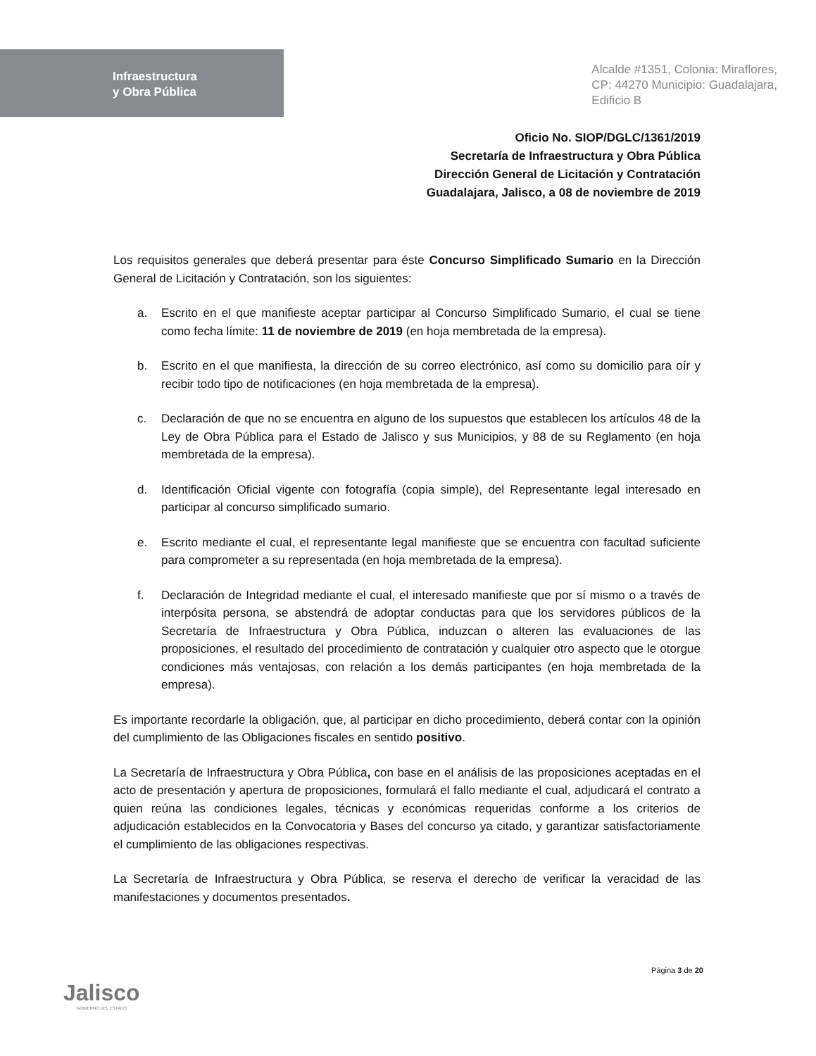Infraestructura
y Obra Pública
Alcalde #1351, Colonia: Miraflores,
CP: 44270 Municipio: Guadalajara,
Edificio B
Oficio No. SIOP/DGLC/1361/2019
Secretaría de Infraestructura y Obra Pública
Dirección General de Licitación y Contratación
Guadalajara, Jalisco, a 08 de noviembre de 2019
Los requisitos generales que deberá presentar para éste Concurso Simplificado Sumario en la Dirección General de Licitación y Contratación, son los siguientes:
a. Escrito en el que manifieste aceptar participar al Concurso Simplificado Sumario, el cual se tiene como fecha límite: 11 de noviembre de 2019 (en hoja membretada de la empresa).
b. Escrito en el que manifiesta, la dirección de su correo electrónico, así como su domicilio para oír y recibir todo tipo de notificaciones (en hoja membretada de la empresa).
c. Declaración de que no se encuentra en alguno de los supuestos que establecen los artículos 48 de la Ley de Obra Pública para el Estado de Jalisco y sus Municipios, y 88 de su Reglamento (en hoja membretada de la empresa).
d. Identificación Oficial vigente con fotografía (copia simple), del Representante legal interesado en participar al concurso simplificado sumario.
e. Escrito mediante el cual, el representante legal manifieste que se encuentra con facultad suficiente para comprometer a su representada (en hoja membretada de la empresa).
f. Declaración de Integridad mediante el cual, el interesado manifieste que por sí mismo o a través de interpósita persona, se abstendrá de adoptar conductas para que los servidores públicos de la Secretaría de Infraestructura y Obra Pública, induzcan o alteren las evaluaciones de las proposiciones, el resultado del procedimiento de contratación y cualquier otro aspecto que le otorgue condiciones más ventajosas, con relación a los demás participantes (en hoja membretada de la empresa).
Es importante recordarle la obligación, que, al participar en dicho procedimiento, deberá contar con la opinión del cumplimiento de las Obligaciones fiscales en sentido positivo.
La Secretaría de Infraestructura y Obra Pública, con base en el análisis de las proposiciones aceptadas en el acto de presentación y apertura de proposiciones, formulará el fallo mediante el cual, adjudicará el contrato a quien reúna las condiciones legales, técnicas y económicas requeridas conforme a los criterios de adjudicación establecidos en la Convocatoria y Bases del concurso ya citado, y garantizar satisfactoriamente el cumplimiento de las obligaciones respectivas.
La Secretaría de Infraestructura y Obra Pública, se reserva el derecho de verificar la veracidad de las manifestaciones y documentos presentados.
Jalisco
GOBIERNO DEL ESTADO
Página 3 de 20